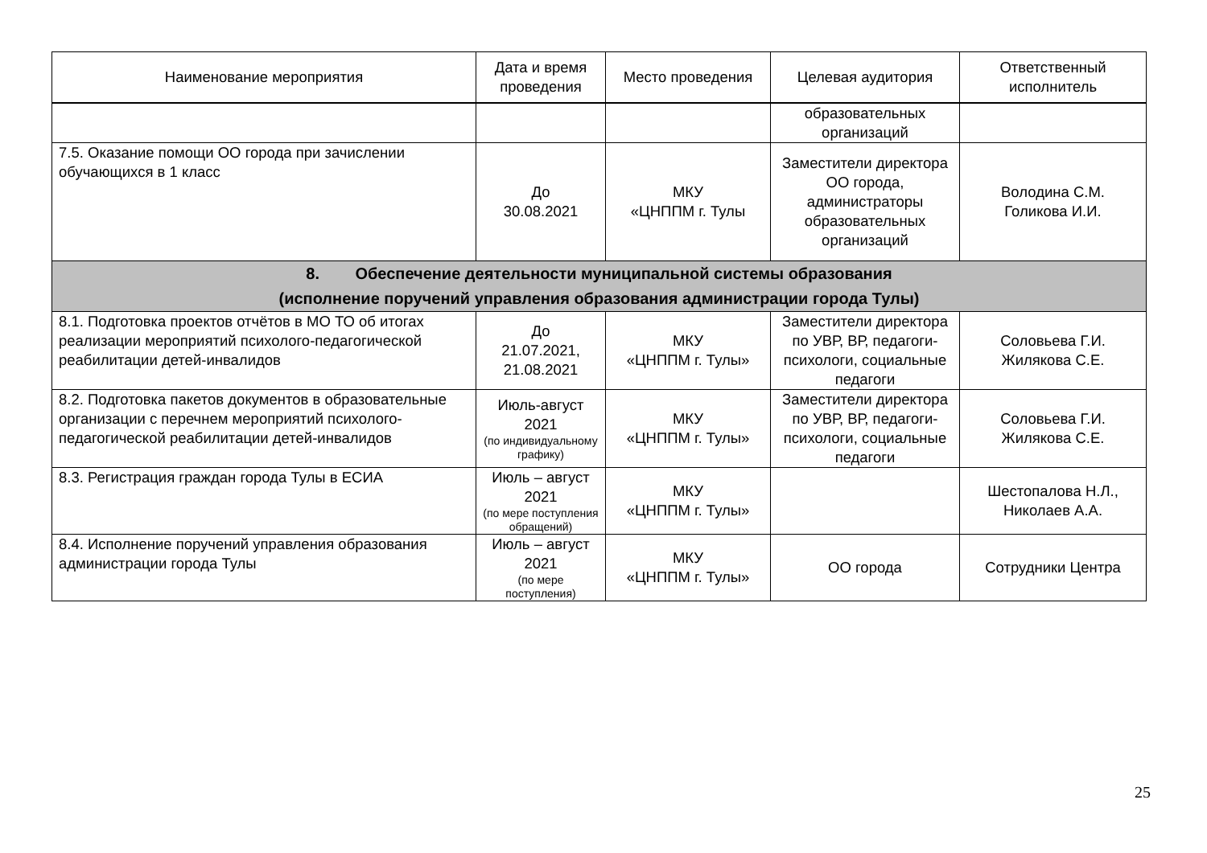| Наименование мероприятия | Дата и время проведения | Место проведения | Целевая аудитория | Ответственный исполнитель |
| --- | --- | --- | --- | --- |
| | | | образовательных организаций | |
| 7.5. Оказание помощи ОО города при зачислении обучающихся в 1 класс | До 30.08.2021 | МКУ «ЦНППМ г. Тулы | Заместители директора ОО города, администраторы образовательных организаций | Володина С.М. Голикова И.И. |
| 8. Обеспечение деятельности муниципальной системы образования (исполнение поручений управления образования администрации города Тулы) | | | | |
| 8.1. Подготовка проектов отчётов в МО ТО об итогах реализации мероприятий психолого-педагогической реабилитации детей-инвалидов | До 21.07.2021, 21.08.2021 | МКУ «ЦНППМ г. Тулы» | Заместители директора по УВР, ВР, педагоги-психологи, социальные педагоги | Соловьева Г.И. Жилякова С.Е. |
| 8.2. Подготовка пакетов документов в образовательные организации с перечнем мероприятий психолого-педагогической реабилитации детей-инвалидов | Июль-август 2021 (по индивидуальному графику) | МКУ «ЦНППМ г. Тулы» | Заместители директора по УВР, ВР, педагоги-психологи, социальные педагоги | Соловьева Г.И. Жилякова С.Е. |
| 8.3. Регистрация граждан города Тулы в ЕСИА | Июль – август 2021 (по мере поступления обращений) | МКУ «ЦНППМ г. Тулы» | | Шестопалова Н.Л., Николаев А.А. |
| 8.4. Исполнение поручений управления образования администрации города Тулы | Июль – август 2021 (по мере поступления) | МКУ «ЦНППМ г. Тулы» | ОО города | Сотрудники Центра |
25